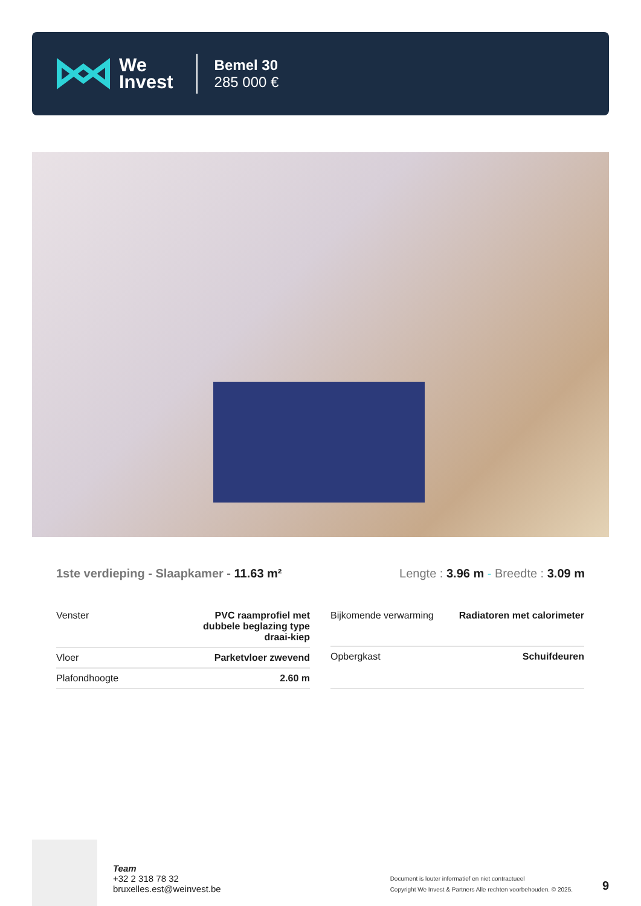We
Invest
Bemel 30
285 000 €
1ste verdieping - Slaapkamer - 11.63 m²
Lengte : 3.96 m - Breedte : 3.09 m
| Venster | PVC raamprofiel met dubbele beglazing type draai-kiep |
| Vloer | Parketvloer zwevend |
| Plafondhoogte | 2.60 m |
| Bijkomende verwarming | Radiatoren met calorimeter |
| Opbergkast | Schuifdeuren |
Team
+32 2 318 78 32
bruxelles.est@weinvest.be
Document is louter informatief en niet contractueel
Copyright We Invest & Partners Alle rechten voorbehouden. © 2025.
9